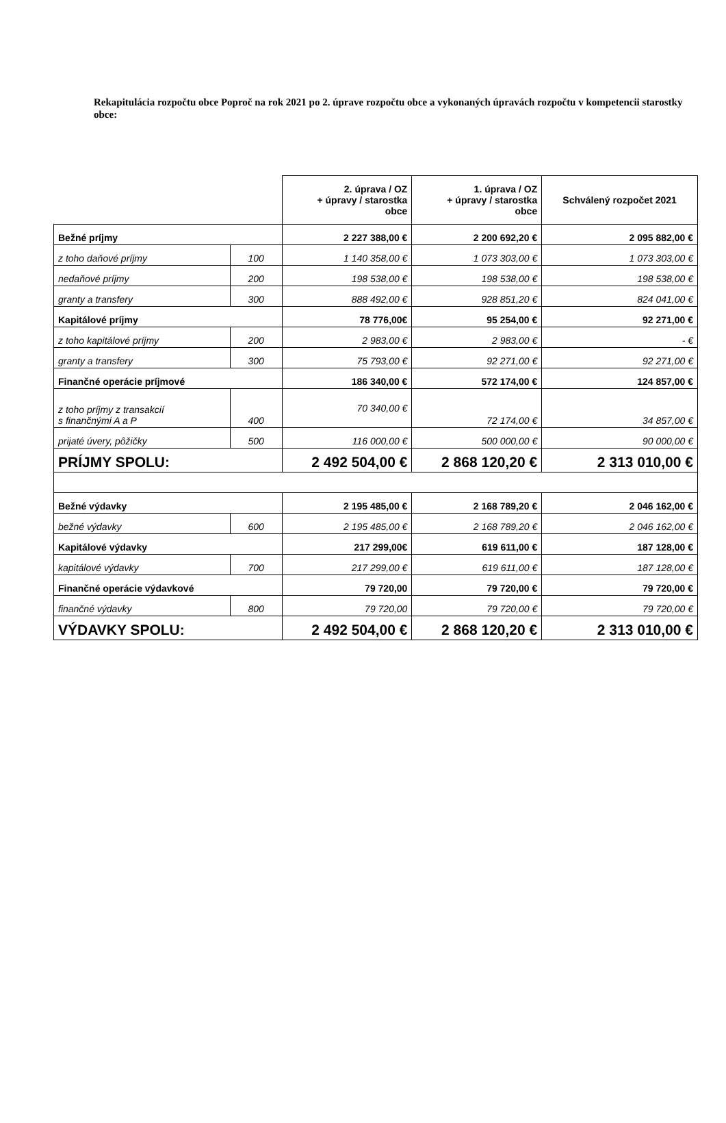Rekapitulácia rozpočtu obce Poproč na rok 2021 po 2. úprave rozpočtu obce a vykonaných úpravách rozpočtu v kompetencii starostky obce:
| | | 2. úprava / OZ + úpravy / starostka obce | 1. úprava / OZ + úpravy / starostka obce | Schválený rozpočet 2021 |
| Bežné príjmy | | 2 227 388,00 € | 2 200 692,20 € | 2 095 882,00 € |
| z toho daňové príjmy | 100 | 1 140 358,00 € | 1 073 303,00 € | 1 073 303,00 € |
| nedaňové príjmy | 200 | 198 538,00 € | 198 538,00 € | 198 538,00 € |
| granty a transfery | 300 | 888 492,00 € | 928 851,20 € | 824 041,00 € |
| Kapitálové príjmy | | 78 776,00€ | 95 254,00 € | 92 271,00 € |
| z toho kapitálové príjmy | 200 | 2 983,00 € | 2 983,00 € | - € |
| granty a transfery | 300 | 75 793,00 € | 92 271,00 € | 92 271,00 € |
| Finančné operácie príjmové | | 186 340,00 € | 572 174,00 € | 124 857,00 € |
| z toho príjmy z transakcií s finančnými A a P | 400 | 70 340,00 € | 72 174,00 € | 34 857,00 € |
| prijaté úvery, pôžičky | 500 | 116 000,00 € | 500 000,00 € | 90 000,00 € |
| PRÍJMY SPOLU: | | 2 492 504,00 € | 2 868 120,20 € | 2 313 010,00 € |
| Bežné výdavky | | 2 195 485,00 € | 2 168 789,20 € | 2 046 162,00 € |
| bežné výdavky | 600 | 2 195 485,00 € | 2 168 789,20 € | 2 046 162,00 € |
| Kapitálové výdavky | | 217 299,00€ | 619 611,00 € | 187 128,00 € |
| kapitálové výdavky | 700 | 217 299,00 € | 619 611,00 € | 187 128,00 € |
| Finančné operácie výdavkové | | 79 720,00 | 79 720,00 € | 79 720,00 € |
| finančné výdavky | 800 | 79 720,00 | 79 720,00 € | 79 720,00 € |
| VÝDAVKY SPOLU: | | 2 492 504,00 € | 2 868 120,20 € | 2 313 010,00 € |